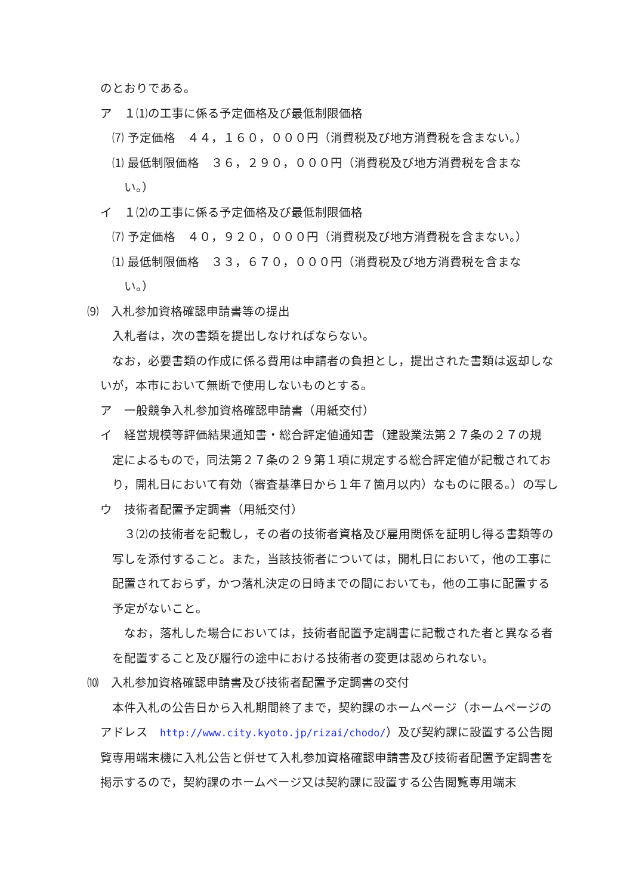のとおりである。
ア　１⑴の工事に係る予定価格及び最低制限価格
⑺ 予定価格　４４，１６０，０００円（消費税及び地方消費税を含まない。）
⑴ 最低制限価格　３６，２９０，０００円（消費税及び地方消費税を含まな
い。）
イ　１⑵の工事に係る予定価格及び最低制限価格
⑺ 予定価格　４０，９２０，０００円（消費税及び地方消費税を含まない。）
⑴ 最低制限価格　３３，６７０，０００円（消費税及び地方消費税を含まな
い。）
⑼　入札参加資格確認申請書等の提出
入札者は，次の書類を提出しなければならない。
なお，必要書類の作成に係る費用は申請者の負担とし，提出された書類は返却しないが，本市において無断で使用しないものとする。
ア　一般競争入札参加資格確認申請書（用紙交付）
イ　経営規模等評価結果通知書・総合評定値通知書（建設業法第２７条の２７の規
定によるもので，同法第２７条の２９第１項に規定する総合評定値が記載されており，開札日において有効（審査基準日から１年７箇月以内）なものに限る。）の写し
ウ　技術者配置予定調書（用紙交付）
３⑵の技術者を記載し，その者の技術者資格及び雇用関係を証明し得る書類等の写しを添付すること。また，当該技術者については，開札日において，他の工事に配置されておらず，かつ落札決定の日時までの間においても，他の工事に配置する予定がないこと。
なお，落札した場合においては，技術者配置予定調書に記載された者と異なる者を配置すること及び履行の途中における技術者の変更は認められない。
⑽　入札参加資格確認申請書及び技術者配置予定調書の交付
本件入札の公告日から入札期間終了まで，契約課のホームページ（ホームページのアドレス　http://www.city.kyoto.jp/rizai/chodo/）及び契約課に設置する公告閲覧専用端末機に入札公告と併せて入札参加資格確認申請書及び技術者配置予定調書を掲示するので，契約課のホームページ又は契約課に設置する公告閲覧専用端末